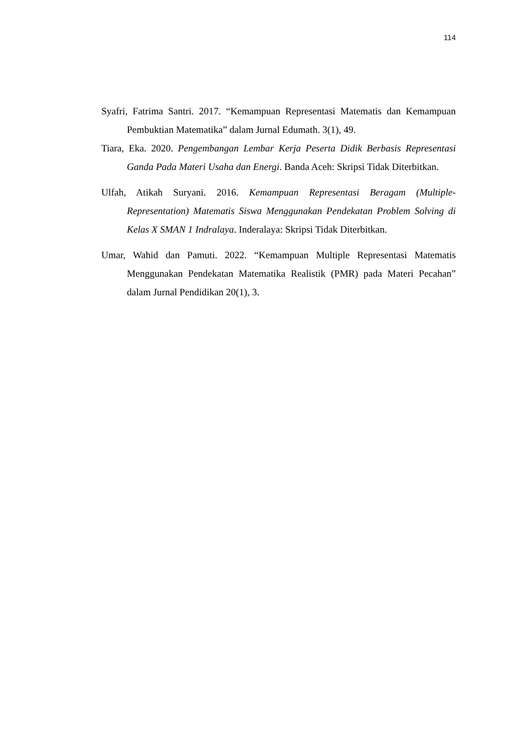114
Syafri, Fatrima Santri. 2017. “Kemampuan Representasi Matematis dan Kemampuan Pembuktian Matematika” dalam Jurnal Edumath. 3(1), 49.
Tiara, Eka. 2020. Pengembangan Lembar Kerja Peserta Didik Berbasis Representasi Ganda Pada Materi Usaha dan Energi. Banda Aceh: Skripsi Tidak Diterbitkan.
Ulfah, Atikah Suryani. 2016. Kemampuan Representasi Beragam (Multiple-Representation) Matematis Siswa Menggunakan Pendekatan Problem Solving di Kelas X SMAN 1 Indralaya. Inderalaya: Skripsi Tidak Diterbitkan.
Umar, Wahid dan Pamuti. 2022. “Kemampuan Multiple Representasi Matematis Menggunakan Pendekatan Matematika Realistik (PMR) pada Materi Pecahan” dalam Jurnal Pendidikan 20(1), 3.